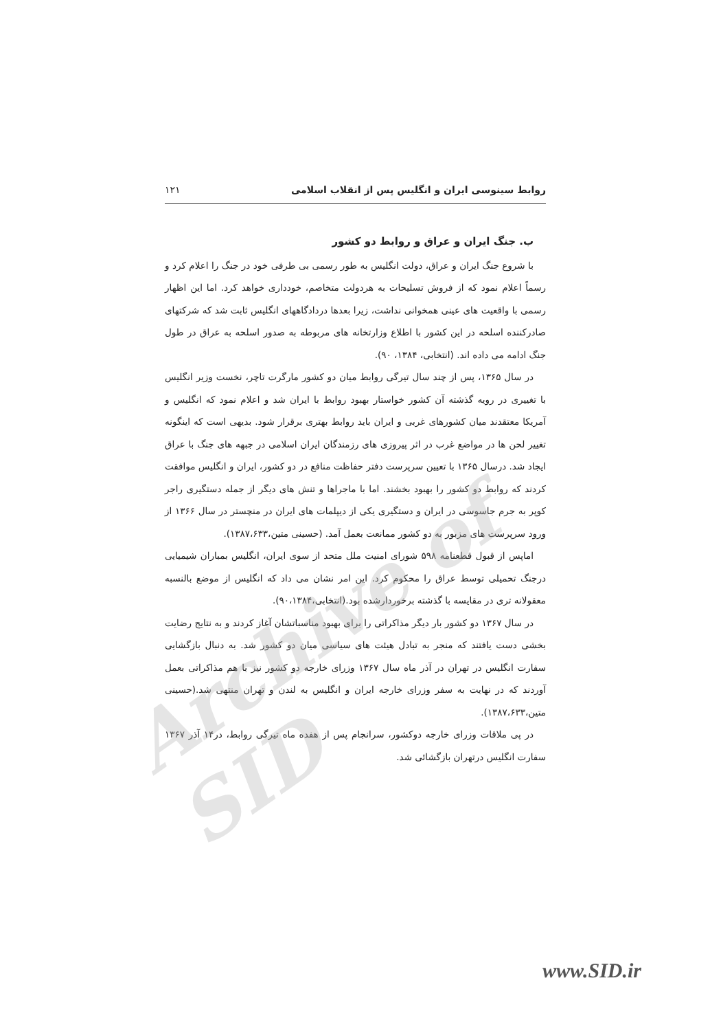روابط سینوسی ایران و انگلیس پس از انقلاب اسلامی ۱۲۱
ب. جنگ ایران و عراق و روابط دو کشور
با شروع جنگ ایران و عراق، دولت انگلیس به طور رسمی بی طرفی خود در جنگ را اعلام کرد و رسماً اعلام نمود که از فروش تسلیحات به هردولت متخاصم، خودداری خواهد کرد. اما این اظهار رسمی با واقعیت های عینی همخوانی نداشت، زیرا بعدها دردادگاههای انگلیس ثابت شد که شرکتهای صادرکننده اسلحه در این کشور با اطلاع وزارتخانه های مربوطه به صدور اسلحه به عراق در طول جنگ ادامه می داده اند. (انتخابی، ۱۳۸۴، ۹۰).
در سال ۱۳۶۵، پس از چند سال تیرگی روابط میان دو کشور مارگرت تاچر، نخست وزیر انگلیس با تغییری در رویه گذشته آن کشور خواستار بهبود روابط با ایران شد و اعلام نمود که انگلیس و آمریکا معتقدند میان کشورهای غربی و ایران باید روابط بهتری برقرار شود. بدیهی است که اینگونه تغییر لحن ها در مواضع غرب در اثر پیروزی های رزمندگان ایران اسلامی در جبهه های جنگ با عراق ایجاد شد. درسال ۱۳۶۵ با تعیین سرپرست دفتر حفاظت منافع در دو کشور، ایران و انگلیس موافقت کردند که روابط دو کشور را بهبود بخشند. اما با ماجراها و تنش های دیگر از جمله دستگیری راجر کوپر به جرم جاسوسی در ایران و دستگیری یکی از دیپلمات های ایران در منچستر در سال ۱۳۶۶ از ورود سرپرست های مزبور به دو کشور ممانعت بعمل آمد. (حسینی متین،۱۳۸۷،۶۳۳).
اماپس از قبول قطعنامه ۵۹۸ شورای امنیت ملل متحد از سوی ایران، انگلیس بمباران شیمیایی درجنگ تحمیلی توسط عراق را محکوم کرد. این امر نشان می داد که انگلیس از موضع بالنسبه معقولانه تری در مقایسه با گذشته برخوردارشده بود.(انتخابی،۹۰،۱۳۸۴).
در سال ۱۳۶۷ دو کشور بار دیگر مذاکراتی را برای بهبود مناسباتشان آغاز کردند و به نتایج رضایت بخشی دست یافتند که منجر به تبادل هیئت های سیاسی میان دو کشور شد. به دنبال بازگشایی سفارت انگلیس در تهران در آذر ماه سال ۱۳۶۷ وزرای خارجه دو کشور نیز با هم مذاکراتی بعمل آوردند که در نهایت به سفر وزرای خارجه ایران و انگلیس به لندن و تهران منتهی شد.(حسینی متین،۱۳۸۷،۶۳۳).
در پی ملاقات وزرای خارجه دوکشور، سرانجام پس از هفده ماه تیرگی روابط، در۱۴ آذر ۱۳۶۷ سفارت انگلیس درتهران بازگشائی شد.
Archive of SID
www.SID.ir